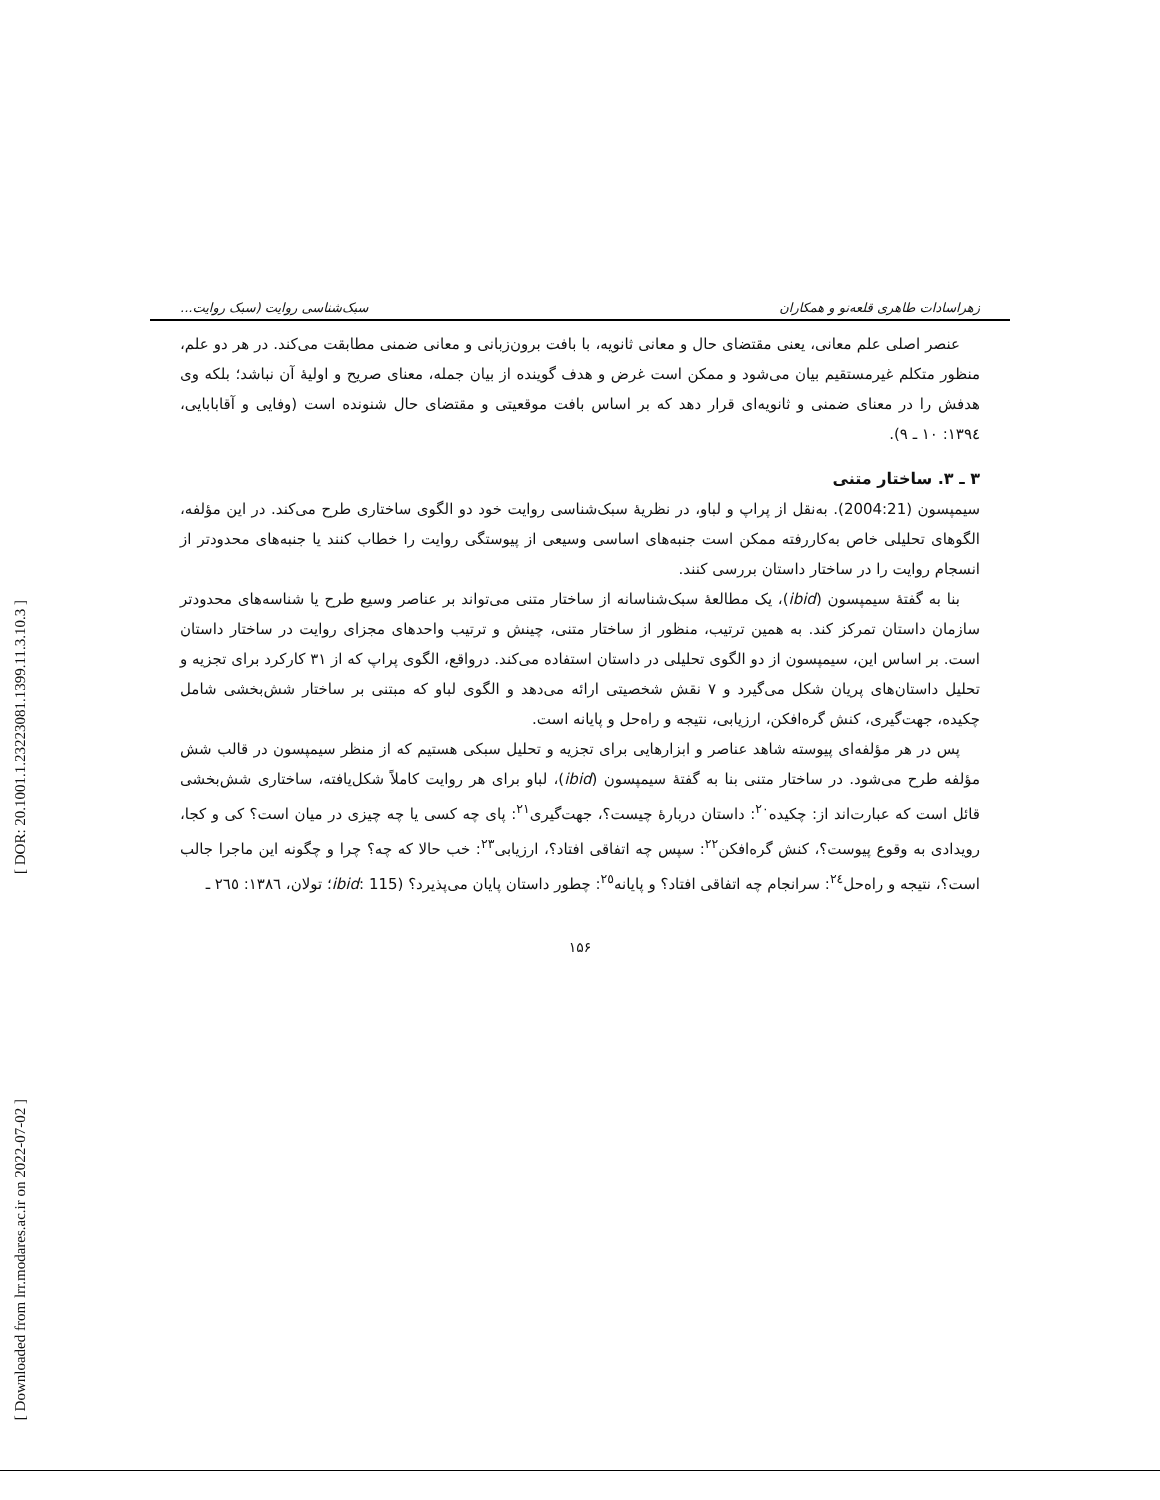[ DOR: 20.1001.1.23223081.1399.11.3.10.3 ]
[ Downloaded from lrr.modares.ac.ir on 2022-07-02 ]
زهراسادات طاهری قلعه‌نو و همکاران سبک‌شناسی روایت (سبک روایت...
عنصر اصلی علم معانی، یعنی مقتضای حال و معانی ثانویه، با بافت برون‌زبانی و معانی ضمنی مطابقت می‌کند. در هر دو علم، منظور متکلم غیرمستقیم بیان می‌شود و ممکن است غرض و هدف گوینده از بیان جمله، معنای صریح و اولیهٔ آن نباشد؛ بلکه وی هدفش را در معنای ضمنی و ثانویه‌ای قرار دهد که بر اساس بافت موقعیتی و مقتضای حال شنونده است (وفایی و آقابابایی، ۱۳۹٤: ۱۰ ـ ۹).
۳ ـ ۳. ساختار متنی
سیمپسون (2004:21). به‌نقل از پراپ و لباو، در نظریهٔ سبک‌شناسی روایت خود دو الگوی ساختاری طرح می‌کند. در این مؤلفه، الگوهای تحلیلی خاص به‌کاررفته ممکن است جنبه‌های اساسی وسیعی از پیوستگی روایت را خطاب کنند یا جنبه‌های محدودتر از انسجام روایت را در ساختار داستان بررسی کنند.
بنا به گفتهٔ سیمپسون (ibid)، یک مطالعهٔ سبک‌شناسانه از ساختار متنی می‌تواند بر عناصر وسیع طرح یا شناسه‌های محدودتر سازمان داستان تمرکز کند. به همین ترتیب، منظور از ساختار متنی، چینش و ترتیب واحدهای مجزای روایت در ساختار داستان است. بر اساس این، سیمپسون از دو الگوی تحلیلی در داستان استفاده می‌کند. درواقع، الگوی پراپ که از ۳۱ کارکرد برای تجزیه و تحلیل داستان‌های پریان شکل می‌گیرد و ۷ نقش شخصیتی ارائه می‌دهد و الگوی لباو که مبتنی بر ساختار شش‌بخشی شامل چکیده، جهت‌گیری، کنش گره‌افکن، ارزیابی، نتیجه و راه‌حل و پایانه است.
پس در هر مؤلفه‌ای پیوسته شاهد عناصر و ابزارهایی برای تجزیه و تحلیل سبکی هستیم که از منظر سیمپسون در قالب شش مؤلفه طرح می‌شود. در ساختار متنی بنا به گفتهٔ سیمپسون (ibid)، لباو برای هر روایت کاملاً شکل‌یافته، ساختاری شش‌بخشی قائل است که عبارت‌اند از: چکیده<sup>۲۰</sup>: داستان دربارهٔ چیست؟، جهت‌گیری<sup>۲۱</sup>: پای چه کسی یا چه چیزی در میان است؟ کی و کجا، رویدادی به وقوع پیوست؟، کنش گره‌افکن<sup>۲۲</sup>: سپس چه اتفاقی افتاد؟، ارزیابی<sup>۲۳</sup>: خب حالا که چه؟ چرا و چگونه این ماجرا جالب است؟، نتیجه و راه‌حل<sup>۲٤</sup>: سرانجام چه اتفاقی افتاد؟ و پایانه<sup>۲٥</sup>: چطور داستان پایان می‌پذیرد؟ (ibid: 115؛ تولان، ۱۳۸٦: ۲٦٥ ـ
۱۵۶